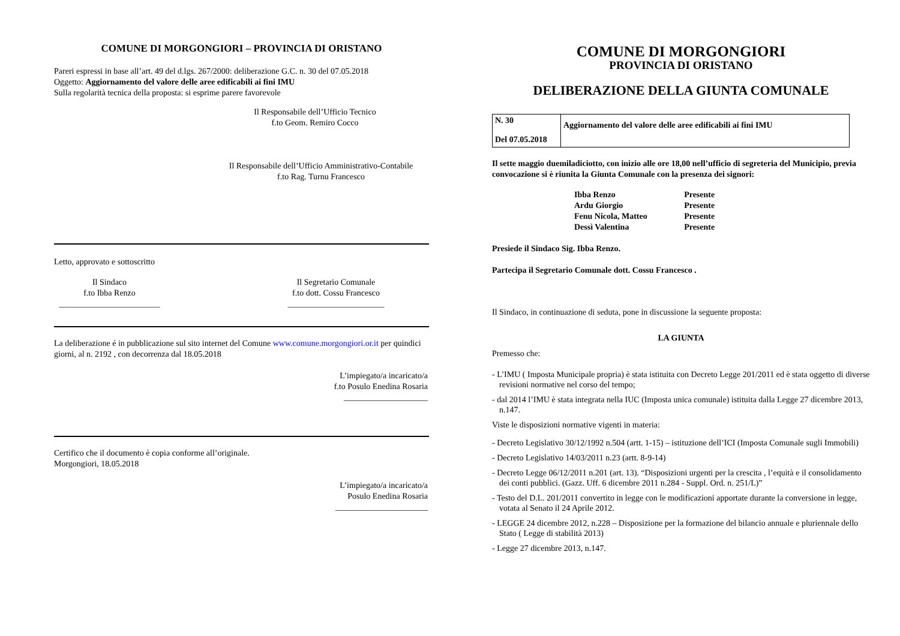COMUNE DI MORGONGIORI – PROVINCIA DI ORISTANO
Pareri espressi in base all’art. 49 del d.lgs. 267/2000: deliberazione G.C. n. 30 del 07.05.2018
Oggetto: Aggiornamento del valore delle aree edificabili ai fini IMU
Sulla regolarità tecnica della proposta: si esprime parere favorevole
Il Responsabile dell’Ufficio Tecnico
f.to Geom. Remiro Cocco
Il Responsabile dell’Ufficio Amministrativo-Contabile
f.to Rag. Turnu Francesco
Letto, approvato e sottoscritto
Il Sindaco
f.to Ibba Renzo
________________________
Il Segretario Comunale
f.to dott. Cossu Francesco
_______________________
La deliberazione é in pubblicazione sul sito internet del Comune www.comune.morgongiori.or.it per quindici giorni, al n. 2192 , con decorrenza dal 18.05.2018
L’impiegato/a incaricato/a
f.to Posulo Enedina Rosaria
____________________
Certifico che il documento è copia conforme all’originale.
Morgongiori, 18.05.2018
L’impiegato/a incaricato/a
Posulo Enedina Rosaria
______________________
COMUNE DI MORGONGIORI
PROVINCIA DI ORISTANO
DELIBERAZIONE DELLA GIUNTA COMUNALE
| N. 30 Del 07.05.2018 | Aggiornamento del valore delle aree edificabili ai fini IMU |
Il sette maggio duemiladiciotto, con inizio alle ore 18,00 nell’ufficio di segreteria del Municipio, previa convocazione si è riunita la Giunta Comunale con la presenza dei signori:
| Ibba Renzo | Presente |
| Ardu Giorgio | Presente |
| Fenu Nicola, Matteo | Presente |
| Dessì Valentina | Presente |
Presiede il Sindaco Sig. Ibba Renzo.
Partecipa il Segretario Comunale dott. Cossu Francesco .
Il Sindaco, in continuazione di seduta, pone in discussione la seguente proposta:
LA GIUNTA
Premesso che:
- L’IMU ( Imposta Municipale propria) è stata istituita con Decreto Legge 201/2011 ed è stata oggetto di diverse revisioni normative nel corso del tempo;
- dal 2014 l’IMU è stata integrata nella IUC (Imposta unica comunale) istituita dalla Legge 27 dicembre 2013, n.147.
Viste le disposizioni normative vigenti in materia:
- Decreto Legislativo 30/12/1992 n.504 (artt. 1-15) – istituzione dell’ICI (Imposta Comunale sugli Immobili)
- Decreto Legislativo 14/03/2011 n.23 (artt. 8-9-14)
- Decreto Legge 06/12/2011 n.201 (art. 13). “Disposizioni urgenti per la crescita , l’equità e il consolidamento dei conti pubblici. (Gazz. Uff. 6 dicembre 2011 n.284 - Suppl. Ord. n. 251/L)”
- Testo del D.L. 201/2011 convertito in legge con le modificazioni apportate durante la conversione in legge, votata al Senato il 24 Aprile 2012.
- LEGGE 24 dicembre 2012, n.228 – Disposizione per la formazione del bilancio annuale e pluriennale dello Stato ( Legge di stabilità 2013)
- Legge 27 dicembre 2013, n.147.